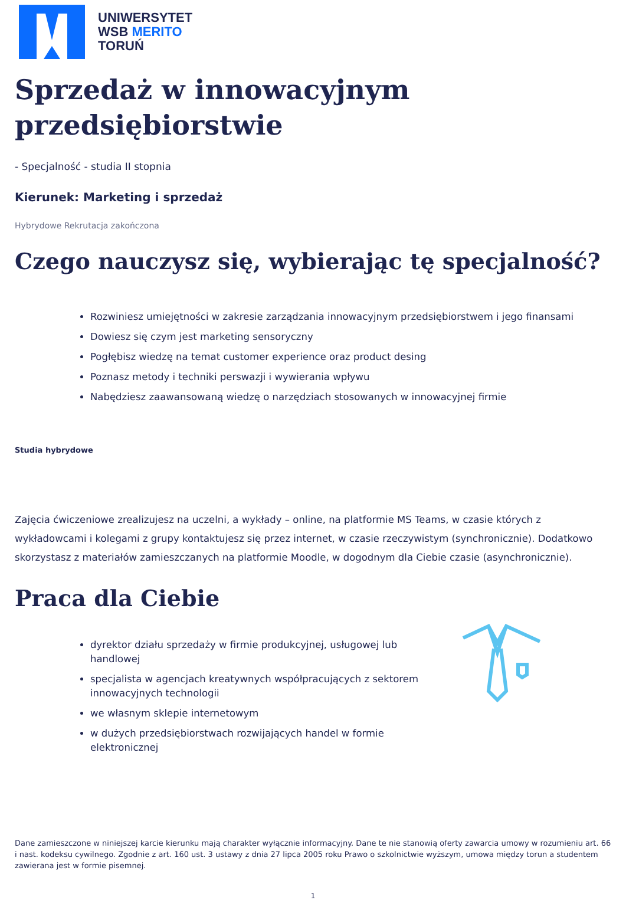UNIWERSYTET
WSB MERITO
TORUŃ
Sprzedaż w innowacyjnym przedsiębiorstwie
- Specjalność - studia II stopnia
Kierunek: Marketing i sprzedaż
Hybrydowe Rekrutacja zakończona
Czego nauczysz się, wybierając tę specjalność?
Rozwiniesz umiejętności w zakresie zarządzania innowacyjnym przedsiębiorstwem i jego finansami
Dowiesz się czym jest marketing sensoryczny
Pogłębisz wiedzę na temat customer experience oraz product desing
Poznasz metody i techniki perswazji i wywierania wpływu
Nabędziesz zaawansowaną wiedzę o narzędziach stosowanych w innowacyjnej firmie
Studia hybrydowe
Zajęcia ćwiczeniowe zrealizujesz na uczelni, a wykłady – online, na platformie MS Teams, w czasie których z wykładowcami i kolegami z grupy kontaktujesz się przez internet, w czasie rzeczywistym (synchronicznie). Dodatkowo skorzystasz z materiałów zamieszczanych na platformie Moodle, w dogodnym dla Ciebie czasie (asynchronicznie).
Praca dla Ciebie
dyrektor działu sprzedaży w firmie produkcyjnej, usługowej lub handlowej
specjalista w agencjach kreatywnych współpracujących z sektorem innowacyjnych technologii
we własnym sklepie internetowym
w dużych przedsiębiorstwach rozwijających handel w formie elektronicznej
Dane zamieszczone w niniejszej karcie kierunku mają charakter wyłącznie informacyjny. Dane te nie stanowią oferty zawarcia umowy w rozumieniu art. 66 i nast. kodeksu cywilnego. Zgodnie z art. 160 ust. 3 ustawy z dnia 27 lipca 2005 roku Prawo o szkolnictwie wyższym, umowa między torun a studentem zawierana jest w formie pisemnej.
1